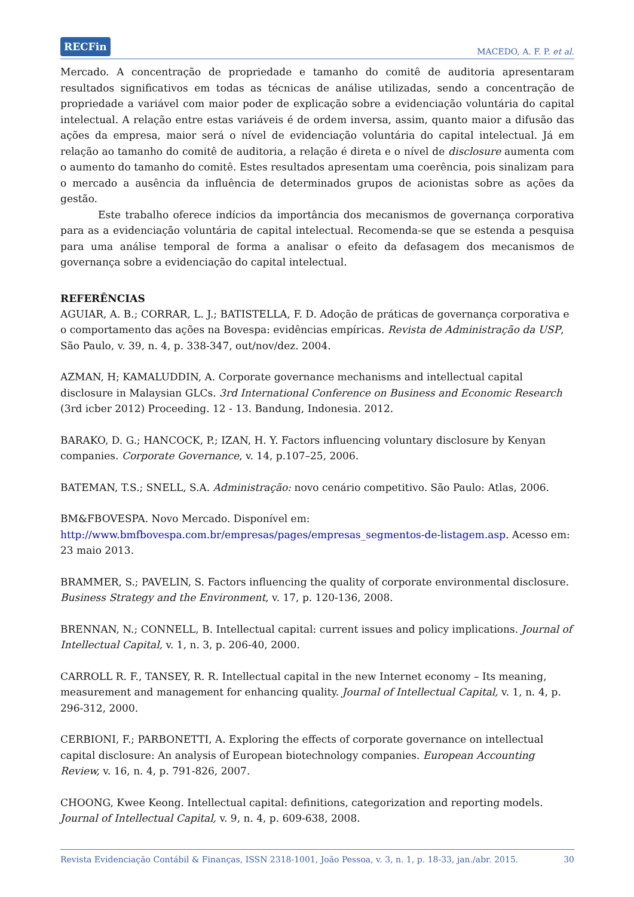RECFin MACEDO, A. F. P. et al.
Mercado. A concentração de propriedade e tamanho do comitê de auditoria apresentaram resultados significativos em todas as técnicas de análise utilizadas, sendo a concentração de propriedade a variável com maior poder de explicação sobre a evidenciação voluntária do capital intelectual. A relação entre estas variáveis é de ordem inversa, assim, quanto maior a difusão das ações da empresa, maior será o nível de evidenciação voluntária do capital intelectual. Já em relação ao tamanho do comitê de auditoria, a relação é direta e o nível de disclosure aumenta com o aumento do tamanho do comitê. Estes resultados apresentam uma coerência, pois sinalizam para o mercado a ausência da influência de determinados grupos de acionistas sobre as ações da gestão.
Este trabalho oferece indícios da importância dos mecanismos de governança corporativa para as a evidenciação voluntária de capital intelectual. Recomenda-se que se estenda a pesquisa para uma análise temporal de forma a analisar o efeito da defasagem dos mecanismos de governança sobre a evidenciação do capital intelectual.
REFERÊNCIAS
AGUIAR, A. B.; CORRAR, L. J.; BATISTELLA, F. D. Adoção de práticas de governança corporativa e o comportamento das ações na Bovespa: evidências empíricas. Revista de Administração da USP, São Paulo, v. 39, n. 4, p. 338-347, out/nov/dez. 2004.
AZMAN, H; KAMALUDDIN, A. Corporate governance mechanisms and intellectual capital disclosure in Malaysian GLCs. 3rd International Conference on Business and Economic Research (3rd icber 2012) Proceeding. 12 - 13. Bandung, Indonesia. 2012.
BARAKO, D. G.; HANCOCK, P.; IZAN, H. Y. Factors influencing voluntary disclosure by Kenyan companies. Corporate Governance, v. 14, p.107–25, 2006.
BATEMAN, T.S.; SNELL, S.A. Administração: novo cenário competitivo. São Paulo: Atlas, 2006.
BM&FBOVESPA. Novo Mercado. Disponível em:
http://www.bmfbovespa.com.br/empresas/pages/empresas_segmentos-de-listagem.asp. Acesso em: 23 maio 2013.
BRAMMER, S.; PAVELIN, S. Factors influencing the quality of corporate environmental disclosure. Business Strategy and the Environment, v. 17, p. 120-136, 2008.
BRENNAN, N.; CONNELL, B. Intellectual capital: current issues and policy implications. Journal of Intellectual Capital, v. 1, n. 3, p. 206-40, 2000.
CARROLL R. F., TANSEY, R. R. Intellectual capital in the new Internet economy – Its meaning, measurement and management for enhancing quality. Journal of Intellectual Capital, v. 1, n. 4, p. 296-312, 2000.
CERBIONI, F.; PARBONETTI, A. Exploring the effects of corporate governance on intellectual capital disclosure: An analysis of European biotechnology companies. European Accounting Review, v. 16, n. 4, p. 791-826, 2007.
CHOONG, Kwee Keong. Intellectual capital: definitions, categorization and reporting models. Journal of Intellectual Capital, v. 9, n. 4, p. 609-638, 2008.
Revista Evidenciação Contábil & Finanças, ISSN 2318-1001, João Pessoa, v. 3, n. 1, p. 18-33, jan./abr. 2015. 30